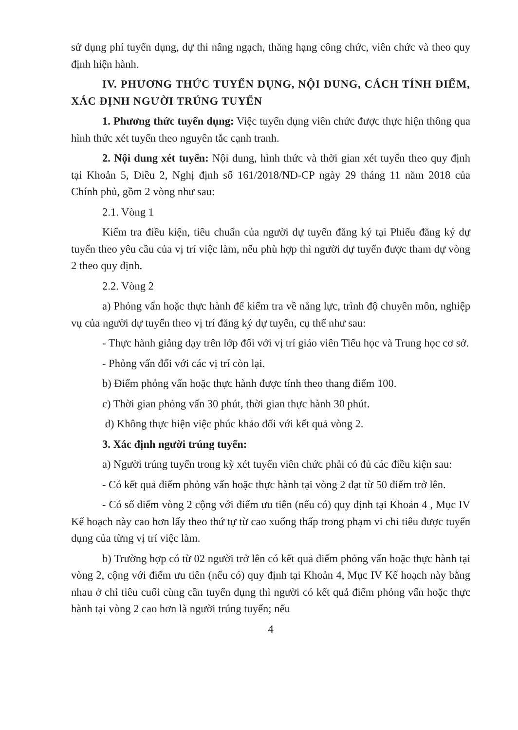sử dụng phí tuyển dụng, dự thi nâng ngạch, thăng hạng công chức, viên chức và theo quy định hiện hành.
IV. PHƯƠNG THỨC TUYỂN DỤNG, NỘI DUNG, CÁCH TÍNH ĐIỂM, XÁC ĐỊNH NGƯỜI TRÚNG TUYỂN
1. Phương thức tuyển dụng: Việc tuyển dụng viên chức được thực hiện thông qua hình thức xét tuyển theo nguyên tắc cạnh tranh.
2. Nội dung xét tuyển: Nội dung, hình thức và thời gian xét tuyển theo quy định tại Khoản 5, Điều 2, Nghị định số 161/2018/NĐ-CP ngày 29 tháng 11 năm 2018 của Chính phủ, gồm 2 vòng như sau:
2.1. Vòng 1
Kiểm tra điều kiện, tiêu chuẩn của người dự tuyển đăng ký tại Phiếu đăng ký dự tuyển theo yêu cầu của vị trí việc làm, nếu phù hợp thì người dự tuyển được tham dự vòng 2 theo quy định.
2.2. Vòng 2
a) Phỏng vấn hoặc thực hành để kiểm tra về năng lực, trình độ chuyên môn, nghiệp vụ của người dự tuyển theo vị trí đăng ký dự tuyển, cụ thể như sau:
- Thực hành giảng dạy trên lớp đối với vị trí giáo viên Tiểu học và Trung học cơ sở.
- Phỏng vấn đối với các vị trí còn lại.
b) Điểm phỏng vấn hoặc thực hành được tính theo thang điểm 100.
c) Thời gian phỏng vấn 30 phút, thời gian thực hành 30 phút.
d) Không thực hiện việc phúc khảo đối với kết quả vòng 2.
3. Xác định người trúng tuyển:
a) Người trúng tuyển trong kỳ xét tuyển viên chức phải có đủ các điều kiện sau:
- Có kết quả điểm phỏng vấn hoặc thực hành tại vòng 2 đạt từ 50 điểm trở lên.
- Có số điểm vòng 2 cộng với điểm ưu tiên (nếu có) quy định tại Khoản 4 , Mục IV Kế hoạch này cao hơn lấy theo thứ tự từ cao xuống thấp trong phạm vi chỉ tiêu được tuyển dụng của từng vị trí việc làm.
b) Trường hợp có từ 02 người trở lên có kết quả điểm phỏng vấn hoặc thực hành tại vòng 2, cộng với điểm ưu tiên (nếu có) quy định tại Khoản 4, Mục IV Kế hoạch này bằng nhau ở chỉ tiêu cuối cùng cần tuyển dụng thì người có kết quả điểm phỏng vấn hoặc thực hành tại vòng 2 cao hơn là người trúng tuyển; nếu
4